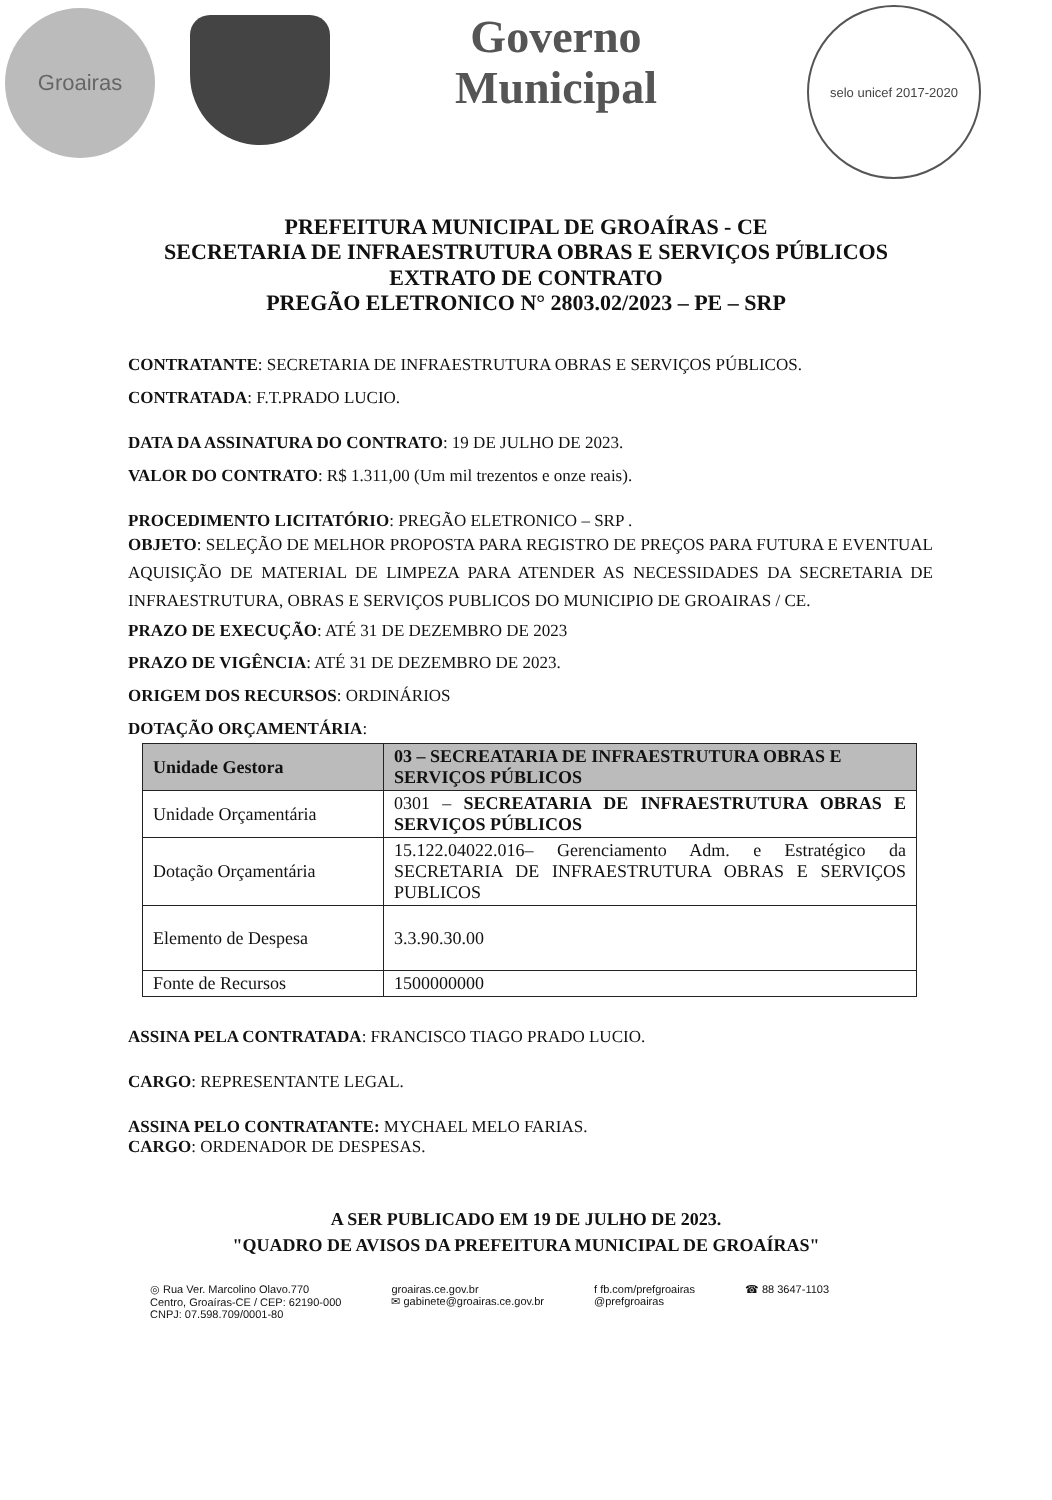Groairas
Governo
Municipal
selo unicef 2017-2020
PREFEITURA MUNICIPAL DE GROAÍRAS - CE
SECRETARIA DE INFRAESTRUTURA OBRAS E SERVIÇOS PÚBLICOS
EXTRATO DE CONTRATO
PREGÃO ELETRONICO N° 2803.02/2023 – PE – SRP
CONTRATANTE: SECRETARIA DE INFRAESTRUTURA OBRAS E SERVIÇOS PÚBLICOS.
CONTRATADA: F.T.PRADO LUCIO.
DATA DA ASSINATURA DO CONTRATO: 19 DE JULHO DE 2023.
VALOR DO CONTRATO: R$ 1.311,00 (Um mil trezentos e onze reais).
PROCEDIMENTO LICITATÓRIO: PREGÃO ELETRONICO – SRP .
OBJETO: SELEÇÃO DE MELHOR PROPOSTA PARA REGISTRO DE PREÇOS PARA FUTURA E EVENTUAL AQUISIÇÃO DE MATERIAL DE LIMPEZA PARA ATENDER AS NECESSIDADES DA SECRETARIA DE INFRAESTRUTURA, OBRAS E SERVIÇOS PUBLICOS DO MUNICIPIO DE GROAIRAS / CE.
PRAZO DE EXECUÇÃO: ATÉ 31 DE DEZEMBRO DE 2023
PRAZO DE VIGÊNCIA: ATÉ 31 DE DEZEMBRO DE 2023.
ORIGEM DOS RECURSOS: ORDINÁRIOS
DOTAÇÃO ORÇAMENTÁRIA:
| Unidade Gestora | 03 – SECREATARIA DE INFRAESTRUTURA OBRAS E SERVIÇOS PÚBLICOS |
| Unidade Orçamentária | 0301 – SECREATARIA DE INFRAESTRUTURA OBRAS E SERVIÇOS PÚBLICOS |
| Dotação Orçamentária | 15.122.04022.016– Gerenciamento Adm. e Estratégico da SECRETARIA DE INFRAESTRUTURA OBRAS E SERVIÇOS PUBLICOS |
| Elemento de Despesa | 3.3.90.30.00 |
| Fonte de Recursos | 1500000000 |
ASSINA PELA CONTRATADA: FRANCISCO TIAGO PRADO LUCIO.
CARGO: REPRESENTANTE LEGAL.
ASSINA PELO CONTRATANTE: MYCHAEL MELO FARIAS.
CARGO: ORDENADOR DE DESPESAS.
A SER PUBLICADO EM 19 DE JULHO DE 2023.
"QUADRO DE AVISOS DA PREFEITURA MUNICIPAL DE GROAÍRAS"
◎ Rua Ver. Marcolino Olavo.770
Centro, Groaíras-CE / CEP: 62190-000
CNPJ: 07.598.709/0001-80
groairas.ce.gov.br
✉ gabinete@groairas.ce.gov.br
f fb.com/prefgroairas
@prefgroairas
☎ 88 3647-1103